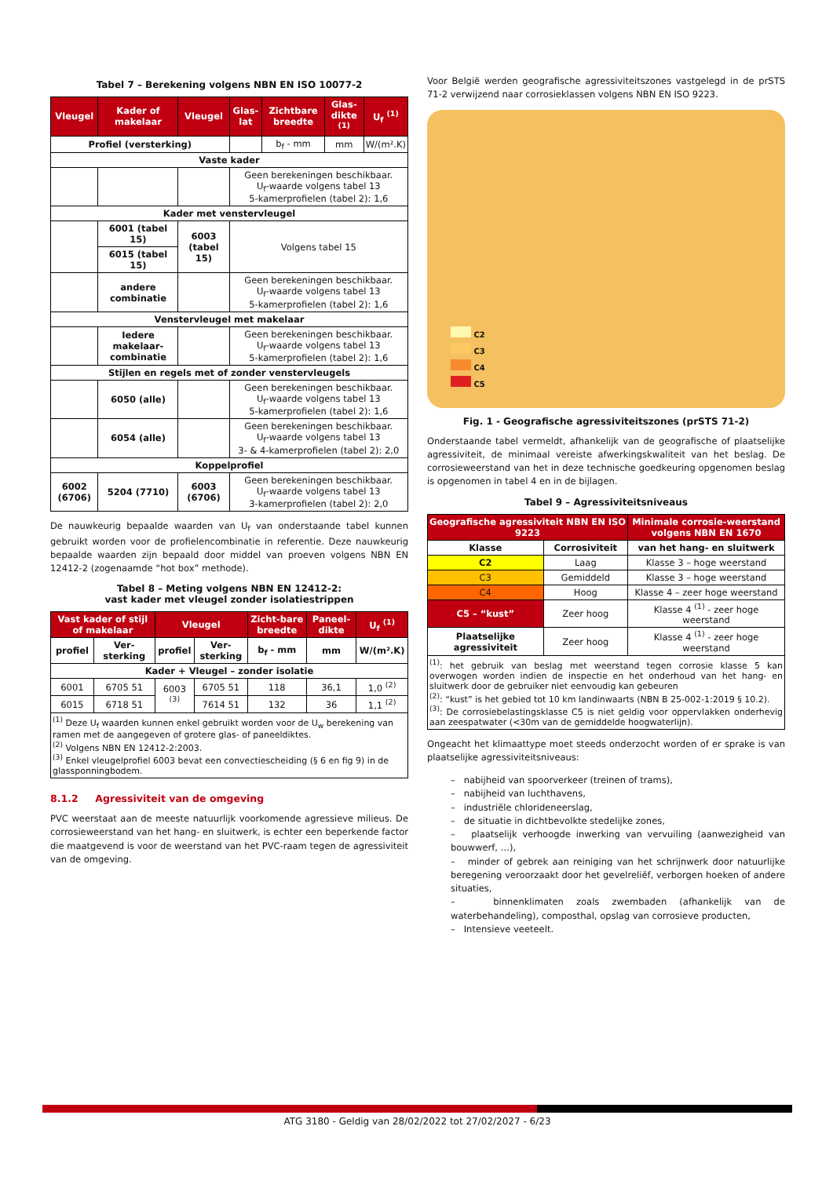Tabel 7 – Berekening volgens NBN EN ISO 10077-2
| Vleugel | Kader of makelaar | Vleugel | Glas-lat | Zichtbare breedte | Glas-dikte <sup>(1)</sup> | U<sub>f</sub> <sup>(1)</sup> |
| --- | --- | --- | --- | --- | --- | --- |
| Profiel (versterking) | | | | b<sub>f</sub> - mm | mm | W/(m².K) |
| Vaste kader | | | | | | |
| | | | Geen berekeningen beschikbaar. U<sub>f</sub>-waarde volgens tabel 13 5-kamerprofielen (tabel 2): 1,6 | | | |
| Kader met venstervleugel | | | | | | |
| | 6001 (tabel 15) | 6003 (tabel 15) | Volgens tabel 15 | | | |
| | 6015 (tabel 15) | | | | | |
| | andere combinatie | | Geen berekeningen beschikbaar. U<sub>f</sub>-waarde volgens tabel 13 5-kamerprofielen (tabel 2): 1,6 | | | |
| Venstervleugel met makelaar | | | | | | |
| | Iedere makelaar-combinatie | | Geen berekeningen beschikbaar. U<sub>f</sub>-waarde volgens tabel 13 5-kamerprofielen (tabel 2): 1,6 | | | |
| Stijlen en regels met of zonder venstervleugels | | | | | | |
| | 6050 (alle) | | Geen berekeningen beschikbaar. U<sub>f</sub>-waarde volgens tabel 13 5-kamerprofielen (tabel 2): 1,6 | | | |
| | 6054 (alle) | | Geen berekeningen beschikbaar. U<sub>f</sub>-waarde volgens tabel 13 3- & 4-kamerprofielen (tabel 2): 2,0 | | | |
| Koppelprofiel | | | | | | |
| 6002 (6706) | 5204 (7710) | 6003 (6706) | Geen berekeningen beschikbaar. U<sub>f</sub>-waarde volgens tabel 13 3-kamerprofielen (tabel 2): 2,0 | | | |
De nauwkeurig bepaalde waarden van U<sub>f</sub> van onderstaande tabel kunnen gebruikt worden voor de profielencombinatie in referentie. Deze nauwkeurig bepaalde waarden zijn bepaald door middel van proeven volgens NBN EN 12412-2 (zogenaamde “hot box” methode).
Tabel 8 – Meting volgens NBN EN 12412-2:
vast kader met vleugel zonder isolatiestrippen
| Vast kader of stijl of makelaar | | Vleugel | | Zicht-bare breedte | Paneel-dikte | U<sub>f</sub> <sup>(1)</sup> |
| --- | --- | --- | --- | --- | --- | --- |
| profiel | Ver-sterking | profiel | Ver-sterking | b<sub>f</sub> - mm | mm | W/(m².K) |
| Kader + Vleugel – zonder isolatie | | | | | | |
| 6001 | 6705 51 | 6003 <sup>(3)</sup> | 6705 51 | 118 | 36,1 | 1,0 <sup>(2)</sup> |
| 6015 | 6718 51 | | 7614 51 | 132 | 36 | 1,1 <sup>(2)</sup> |
| <sup>(1)</sup> Deze U<sub>f</sub> waarden kunnen enkel gebruikt worden voor de U<sub>w</sub> berekening van ramen met de aangegeven of grotere glas- of paneeldiktes. <sup>(2)</sup> Volgens NBN EN 12412-2:2003. <sup>(3)</sup> Enkel vleugelprofiel 6003 bevat een convectiescheiding (§ 6 en fig 9) in de glassponningbodem. | | | | | | |
8.1.2 Agressiviteit van de omgeving
PVC weerstaat aan de meeste natuurlijk voorkomende agressieve milieus. De corrosieweerstand van het hang- en sluitwerk, is echter een beperkende factor die maatgevend is voor de weerstand van het PVC-raam tegen de agressiviteit van de omgeving.
Voor België werden geografische agressiviteitszones vastgelegd in de prSTS 71-2 verwijzend naar corrosieklassen volgens NBN EN ISO 9223.
C2
C3
C4
C5
Fig. 1 - Geografische agressiviteitszones (prSTS 71-2)
Onderstaande tabel vermeldt, afhankelijk van de geografische of plaatselijke agressiviteit, de minimaal vereiste afwerkingskwaliteit van het beslag. De corrosieweerstand van het in deze technische goedkeuring opgenomen beslag is opgenomen in tabel 4 en in de bijlagen.
Tabel 9 – Agressiviteitsniveaus
| Geografische agressiviteit NBN EN ISO 9223 | | Minimale corrosie-weerstand volgens NBN EN 1670 |
| --- | --- | --- |
| Klasse | Corrosiviteit | van het hang- en sluitwerk |
| C2 | Laag | Klasse 3 – hoge weerstand |
| C3 | Gemiddeld | Klasse 3 – hoge weerstand |
| C4 | Hoog | Klasse 4 – zeer hoge weerstand |
| C5 – “kust” | Zeer hoog | Klasse 4 <sup>(1)</sup> - zeer hoge weerstand |
| Plaatselijke agressiviteit | Zeer hoog | Klasse 4 <sup>(1)</sup> - zeer hoge weerstand |
| <sup>(1)</sup>: het gebruik van beslag met weerstand tegen corrosie klasse 5 kan overwogen worden indien de inspectie en het onderhoud van het hang- en sluitwerk door de gebruiker niet eenvoudig kan gebeuren <sup>(2)</sup>: “kust” is het gebied tot 10 km landinwaarts (NBN B 25-002-1:2019 § 10.2). <sup>(3)</sup>: De corrosiebelastingsklasse C5 is niet geldig voor oppervlakken onderhevig aan zeespatwater (<30m van de gemiddelde hoogwaterlijn). | | |
Ongeacht het klimaattype moet steeds onderzocht worden of er sprake is van plaatselijke agressiviteitsniveaus:
– nabijheid van spoorverkeer (treinen of trams),
– nabijheid van luchthavens,
– industriële chlorideneerslag,
– de situatie in dichtbevolkte stedelijke zones,
– plaatselijk verhoogde inwerking van vervuiling (aanwezigheid van bouwwerf, …),
– minder of gebrek aan reiniging van het schrijnwerk door natuurlijke beregening veroorzaakt door het gevelreliëf, verborgen hoeken of andere situaties,
– binnenklimaten zoals zwembaden (afhankelijk van de waterbehandeling), composthal, opslag van corrosieve producten,
– Intensieve veeteelt.
ATG 3180 - Geldig van 28/02/2022 tot 27/02/2027 - 6/23